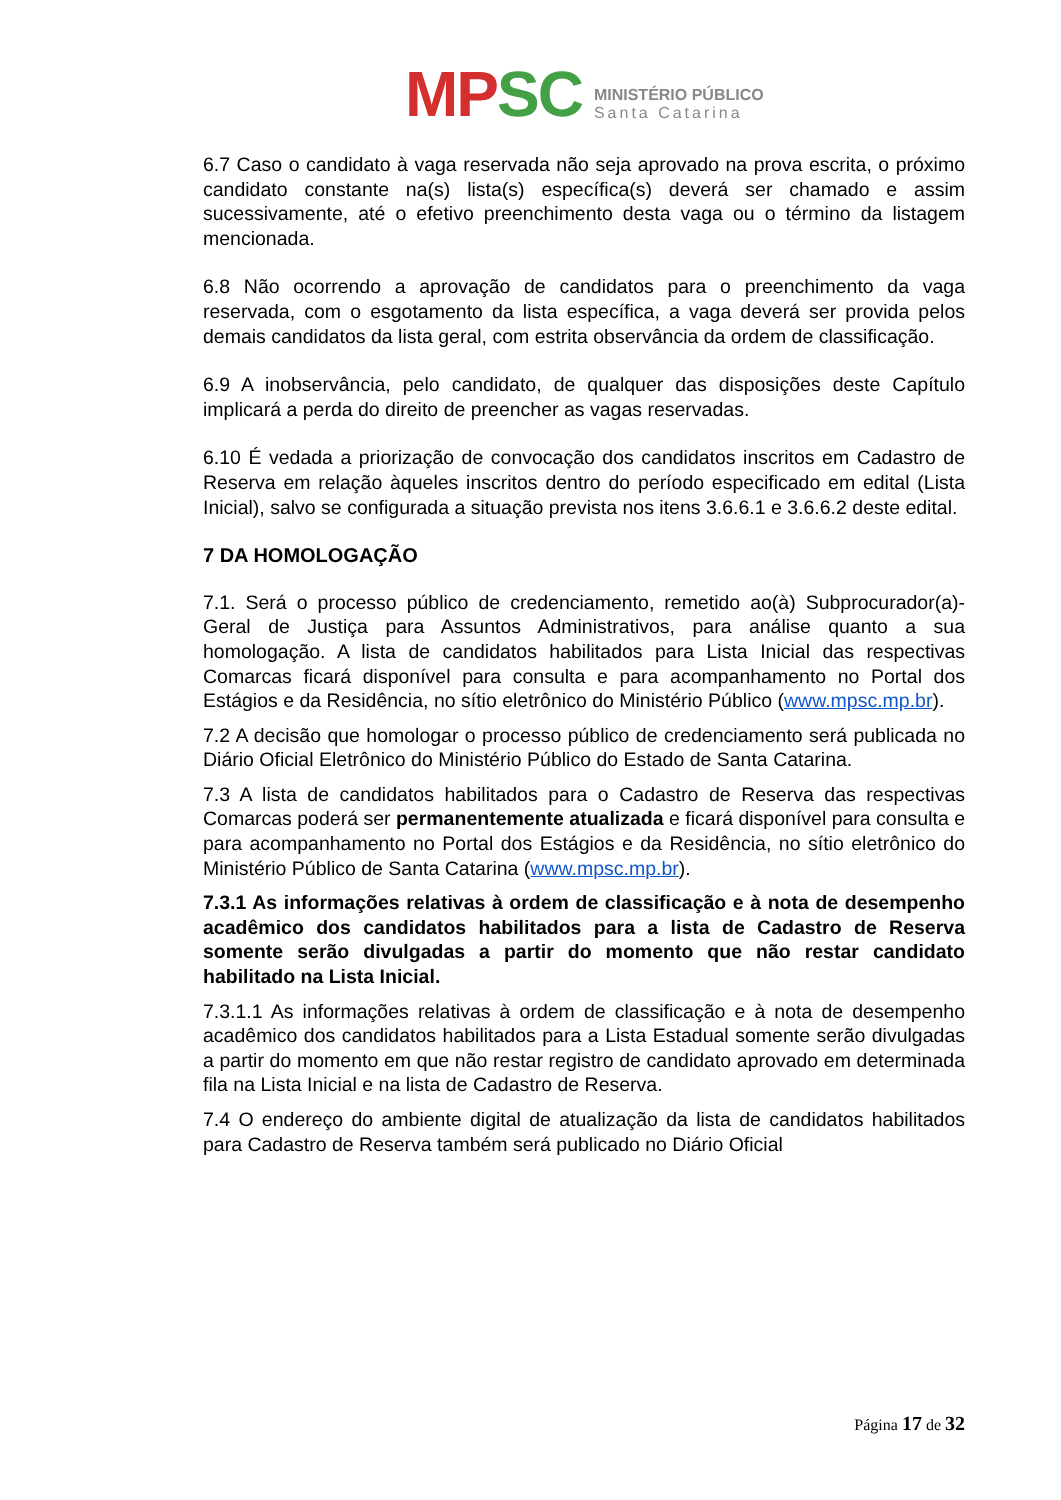MP SC
MINISTÉRIO PÚBLICO
Santa Catarina
6.7 Caso o candidato à vaga reservada não seja aprovado na prova escrita, o próximo candidato constante na(s) lista(s) específica(s) deverá ser chamado e assim sucessivamente, até o efetivo preenchimento desta vaga ou o término da listagem mencionada.
6.8 Não ocorrendo a aprovação de candidatos para o preenchimento da vaga reservada, com o esgotamento da lista específica, a vaga deverá ser provida pelos demais candidatos da lista geral, com estrita observância da ordem de classificação.
6.9 A inobservância, pelo candidato, de qualquer das disposições deste Capítulo implicará a perda do direito de preencher as vagas reservadas.
6.10 É vedada a priorização de convocação dos candidatos inscritos em Cadastro de Reserva em relação àqueles inscritos dentro do período especificado em edital (Lista Inicial), salvo se configurada a situação prevista nos itens 3.6.6.1 e 3.6.6.2 deste edital.
7 DA HOMOLOGAÇÃO
7.1. Será o processo público de credenciamento, remetido ao(à) Subprocurador(a)-Geral de Justiça para Assuntos Administrativos, para análise quanto a sua homologação. A lista de candidatos habilitados para Lista Inicial das respectivas Comarcas ficará disponível para consulta e para acompanhamento no Portal dos Estágios e da Residência, no sítio eletrônico do Ministério Público (www.mpsc.mp.br).
7.2 A decisão que homologar o processo público de credenciamento será publicada no Diário Oficial Eletrônico do Ministério Público do Estado de Santa Catarina.
7.3 A lista de candidatos habilitados para o Cadastro de Reserva das respectivas Comarcas poderá ser permanentemente atualizada e ficará disponível para consulta e para acompanhamento no Portal dos Estágios e da Residência, no sítio eletrônico do Ministério Público de Santa Catarina (www.mpsc.mp.br).
7.3.1 As informações relativas à ordem de classificação e à nota de desempenho acadêmico dos candidatos habilitados para a lista de Cadastro de Reserva somente serão divulgadas a partir do momento que não restar candidato habilitado na Lista Inicial.
7.3.1.1 As informações relativas à ordem de classificação e à nota de desempenho acadêmico dos candidatos habilitados para a Lista Estadual somente serão divulgadas a partir do momento em que não restar registro de candidato aprovado em determinada fila na Lista Inicial e na lista de Cadastro de Reserva.
7.4 O endereço do ambiente digital de atualização da lista de candidatos habilitados para Cadastro de Reserva também será publicado no Diário Oficial
Página 17 de 32